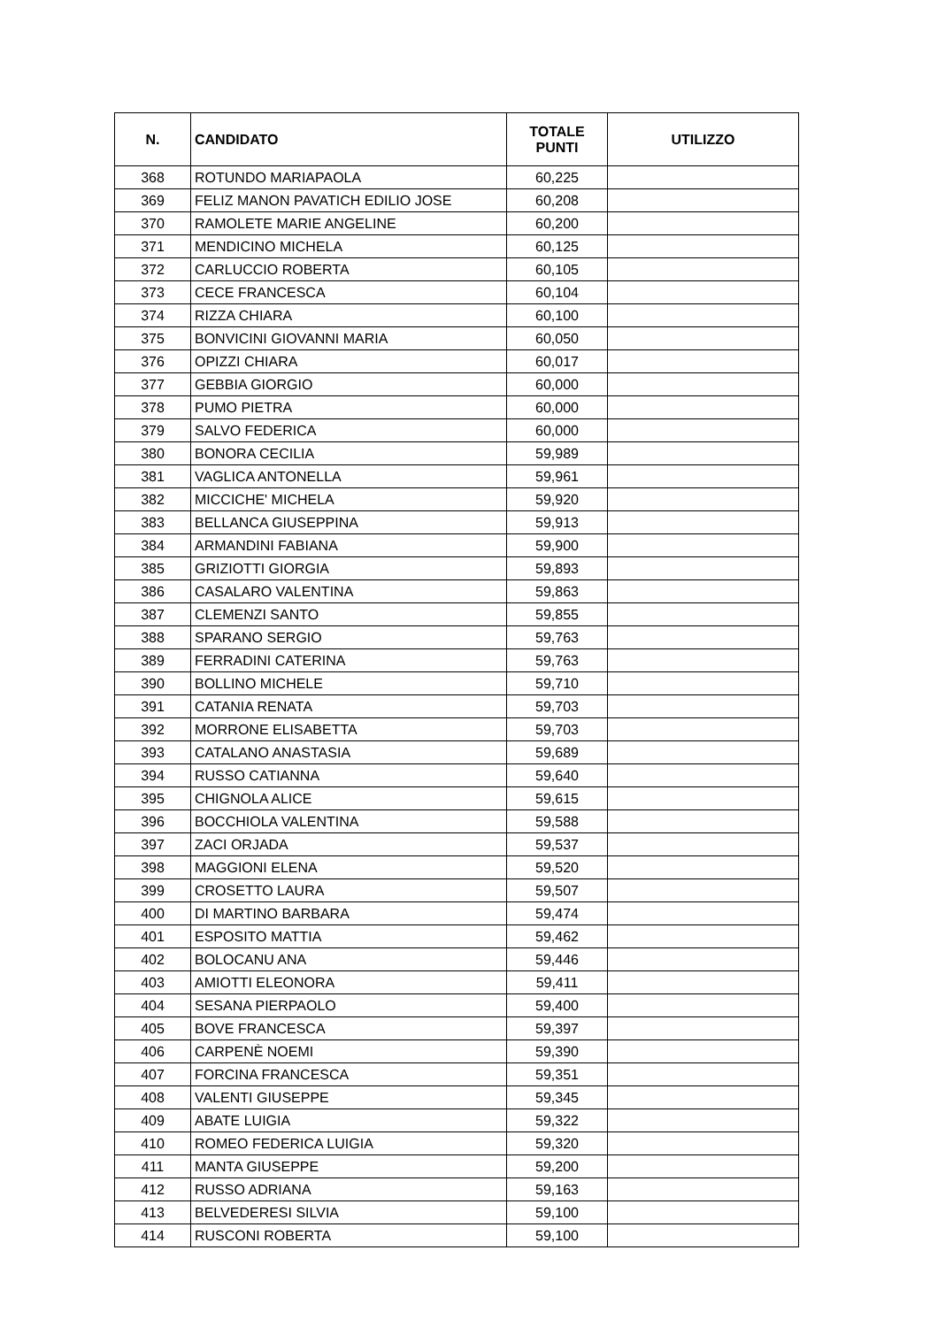| N. | CANDIDATO | TOTALE PUNTI | UTILIZZO |
| --- | --- | --- | --- |
| 368 | ROTUNDO MARIAPAOLA | 60,225 | |
| 369 | FELIZ MANON PAVATICH EDILIO JOSE | 60,208 | |
| 370 | RAMOLETE MARIE ANGELINE | 60,200 | |
| 371 | MENDICINO MICHELA | 60,125 | |
| 372 | CARLUCCIO ROBERTA | 60,105 | |
| 373 | CECE FRANCESCA | 60,104 | |
| 374 | RIZZA CHIARA | 60,100 | |
| 375 | BONVICINI GIOVANNI MARIA | 60,050 | |
| 376 | OPIZZI CHIARA | 60,017 | |
| 377 | GEBBIA GIORGIO | 60,000 | |
| 378 | PUMO PIETRA | 60,000 | |
| 379 | SALVO FEDERICA | 60,000 | |
| 380 | BONORA CECILIA | 59,989 | |
| 381 | VAGLICA ANTONELLA | 59,961 | |
| 382 | MICCICHE' MICHELA | 59,920 | |
| 383 | BELLANCA GIUSEPPINA | 59,913 | |
| 384 | ARMANDINI FABIANA | 59,900 | |
| 385 | GRIZIOTTI GIORGIA | 59,893 | |
| 386 | CASALARO VALENTINA | 59,863 | |
| 387 | CLEMENZI SANTO | 59,855 | |
| 388 | SPARANO SERGIO | 59,763 | |
| 389 | FERRADINI CATERINA | 59,763 | |
| 390 | BOLLINO MICHELE | 59,710 | |
| 391 | CATANIA RENATA | 59,703 | |
| 392 | MORRONE ELISABETTA | 59,703 | |
| 393 | CATALANO ANASTASIA | 59,689 | |
| 394 | RUSSO CATIANNA | 59,640 | |
| 395 | CHIGNOLA ALICE | 59,615 | |
| 396 | BOCCHIOLA VALENTINA | 59,588 | |
| 397 | ZACI ORJADA | 59,537 | |
| 398 | MAGGIONI ELENA | 59,520 | |
| 399 | CROSETTO LAURA | 59,507 | |
| 400 | DI MARTINO BARBARA | 59,474 | |
| 401 | ESPOSITO MATTIA | 59,462 | |
| 402 | BOLOCANU ANA | 59,446 | |
| 403 | AMIOTTI ELEONORA | 59,411 | |
| 404 | SESANA PIERPAOLO | 59,400 | |
| 405 | BOVE FRANCESCA | 59,397 | |
| 406 | CARPENÈ NOEMI | 59,390 | |
| 407 | FORCINA FRANCESCA | 59,351 | |
| 408 | VALENTI GIUSEPPE | 59,345 | |
| 409 | ABATE LUIGIA | 59,322 | |
| 410 | ROMEO FEDERICA LUIGIA | 59,320 | |
| 411 | MANTA GIUSEPPE | 59,200 | |
| 412 | RUSSO ADRIANA | 59,163 | |
| 413 | BELVEDERESI SILVIA | 59,100 | |
| 414 | RUSCONI ROBERTA | 59,100 | |